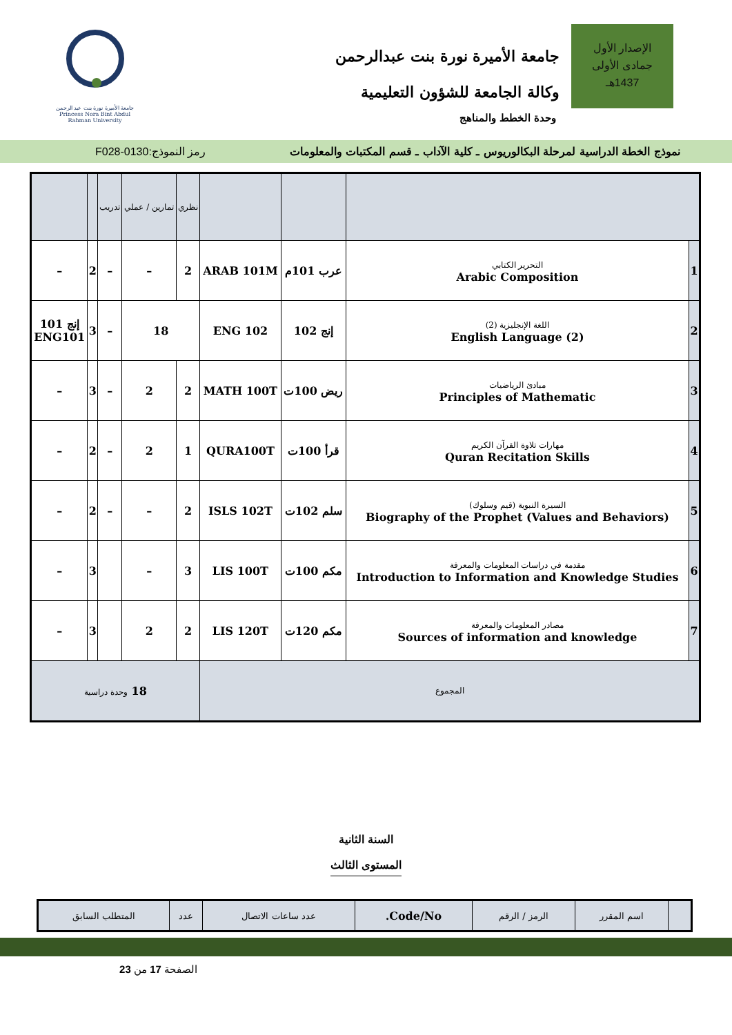الإصدار الأول
جمادى الأولى
1437هـ
جامعة الأميرة نورة بنت عبدالرحمن
وكالة الجامعة للشؤون التعليمية
وحدة الخطط والمناهج
جامعة الأميرة نورة بنت عبد الرحمن
Princess Nora Bint Abdul Rahman University
نموذج الخطة الدراسية لمرحلة البكالوريوس ـ كلية الآداب ـ قسم المكتبات والمعلومات رمز النموذج:0130-F028
| | | | | نظري | تمارين / عملي | تدريب | | |
| 1 | التحرير الكتابي Arabic Composition | عرب 101م | ARAB 101M | 2 | – | – | 2 | – |
| 2 | اللغة الإنجليزية (2) English Language (2) | إنج 102 | ENG 102 | 18 | | – | 3 | إنج 101 ENG101 |
| 3 | مبادئ الرياضيات Principles of Mathematic | ريض 100ت | MATH 100T | 2 | 2 | – | 3 | – |
| 4 | مهارات تلاوة القرآن الكريم Quran Recitation Skills | قرأ 100ت | QURA100T | 1 | 2 | – | 2 | – |
| 5 | السيرة النبوية (قيم وسلوك) Biography of the Prophet (Values and Behaviors) | سلم 102ت | ISLS 102T | 2 | – | – | 2 | – |
| 6 | مقدمة في دراسات المعلومات والمعرفة Introduction to Information and Knowledge Studies | مكم 100ت | LIS 100T | 3 | – | | 3 | – |
| 7 | مصادر المعلومات والمعرفة Sources of information and knowledge | مكم 120ت | LIS 120T | 2 | 2 | | 3 | – |
| المجموع | | | | 18 وحدة دراسية | | | | |
السنة الثانية
المستوى الثالث
| | اسم المقرر | الرمز / الرقم | Code/No. | عدد ساعات الاتصال | عدد | المتطلب السابق |
الصفحة 17 من 23